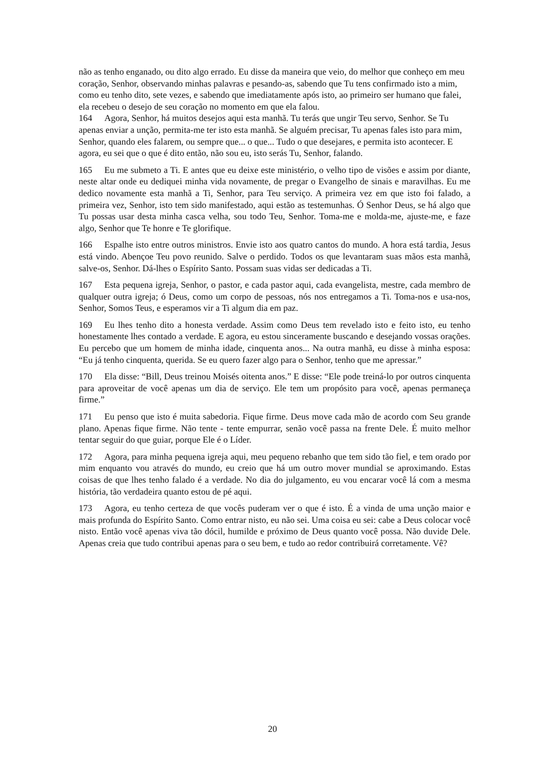não as tenho enganado, ou dito algo errado. Eu disse da maneira que veio, do melhor que conheço em meu coração, Senhor, observando minhas palavras e pesando-as, sabendo que Tu tens confirmado isto a mim, como eu tenho dito, sete vezes, e sabendo que imediatamente após isto, ao primeiro ser humano que falei, ela recebeu o desejo de seu coração no momento em que ela falou.
164 Agora, Senhor, há muitos desejos aqui esta manhã. Tu terás que ungir Teu servo, Senhor. Se Tu apenas enviar a unção, permita-me ter isto esta manhã. Se alguém precisar, Tu apenas fales isto para mim, Senhor, quando eles falarem, ou sempre que... o que... Tudo o que desejares, e permita isto acontecer. E agora, eu sei que o que é dito então, não sou eu, isto serás Tu, Senhor, falando.
165 Eu me submeto a Ti. E antes que eu deixe este ministério, o velho tipo de visões e assim por diante, neste altar onde eu dediquei minha vida novamente, de pregar o Evangelho de sinais e maravilhas. Eu me dedico novamente esta manhã a Ti, Senhor, para Teu serviço. A primeira vez em que isto foi falado, a primeira vez, Senhor, isto tem sido manifestado, aqui estão as testemunhas. Ó Senhor Deus, se há algo que Tu possas usar desta minha casca velha, sou todo Teu, Senhor. Toma-me e molda-me, ajuste-me, e faze algo, Senhor que Te honre e Te glorifique.
166 Espalhe isto entre outros ministros. Envie isto aos quatro cantos do mundo. A hora está tardia, Jesus está vindo. Abençoe Teu povo reunido. Salve o perdido. Todos os que levantaram suas mãos esta manhã, salve-os, Senhor. Dá-lhes o Espírito Santo. Possam suas vidas ser dedicadas a Ti.
167 Esta pequena igreja, Senhor, o pastor, e cada pastor aqui, cada evangelista, mestre, cada membro de qualquer outra igreja; ó Deus, como um corpo de pessoas, nós nos entregamos a Ti. Toma-nos e usa-nos, Senhor, Somos Teus, e esperamos vir a Ti algum dia em paz.
169 Eu lhes tenho dito a honesta verdade. Assim como Deus tem revelado isto e feito isto, eu tenho honestamente lhes contado a verdade. E agora, eu estou sinceramente buscando e desejando vossas orações. Eu percebo que um homem de minha idade, cinquenta anos... Na outra manhã, eu disse à minha esposa: “Eu já tenho cinquenta, querida. Se eu quero fazer algo para o Senhor, tenho que me apressar.”
170 Ela disse: “Bill, Deus treinou Moisés oitenta anos.” E disse: “Ele pode treiná-lo por outros cinquenta para aproveitar de você apenas um dia de serviço. Ele tem um propósito para você, apenas permaneça firme.”
171 Eu penso que isto é muita sabedoria. Fique firme. Deus move cada mão de acordo com Seu grande plano. Apenas fique firme. Não tente - tente empurrar, senão você passa na frente Dele. É muito melhor tentar seguir do que guiar, porque Ele é o Líder.
172 Agora, para minha pequena igreja aqui, meu pequeno rebanho que tem sido tão fiel, e tem orado por mim enquanto vou através do mundo, eu creio que há um outro mover mundial se aproximando. Estas coisas de que lhes tenho falado é a verdade. No dia do julgamento, eu vou encarar você lá com a mesma história, tão verdadeira quanto estou de pé aqui.
173 Agora, eu tenho certeza de que vocês puderam ver o que é isto. É a vinda de uma unção maior e mais profunda do Espírito Santo. Como entrar nisto, eu não sei. Uma coisa eu sei: cabe a Deus colocar você nisto. Então você apenas viva tão dócil, humilde e próximo de Deus quanto você possa. Não duvide Dele. Apenas creia que tudo contribui apenas para o seu bem, e tudo ao redor contribuirá corretamente. Vê?
20